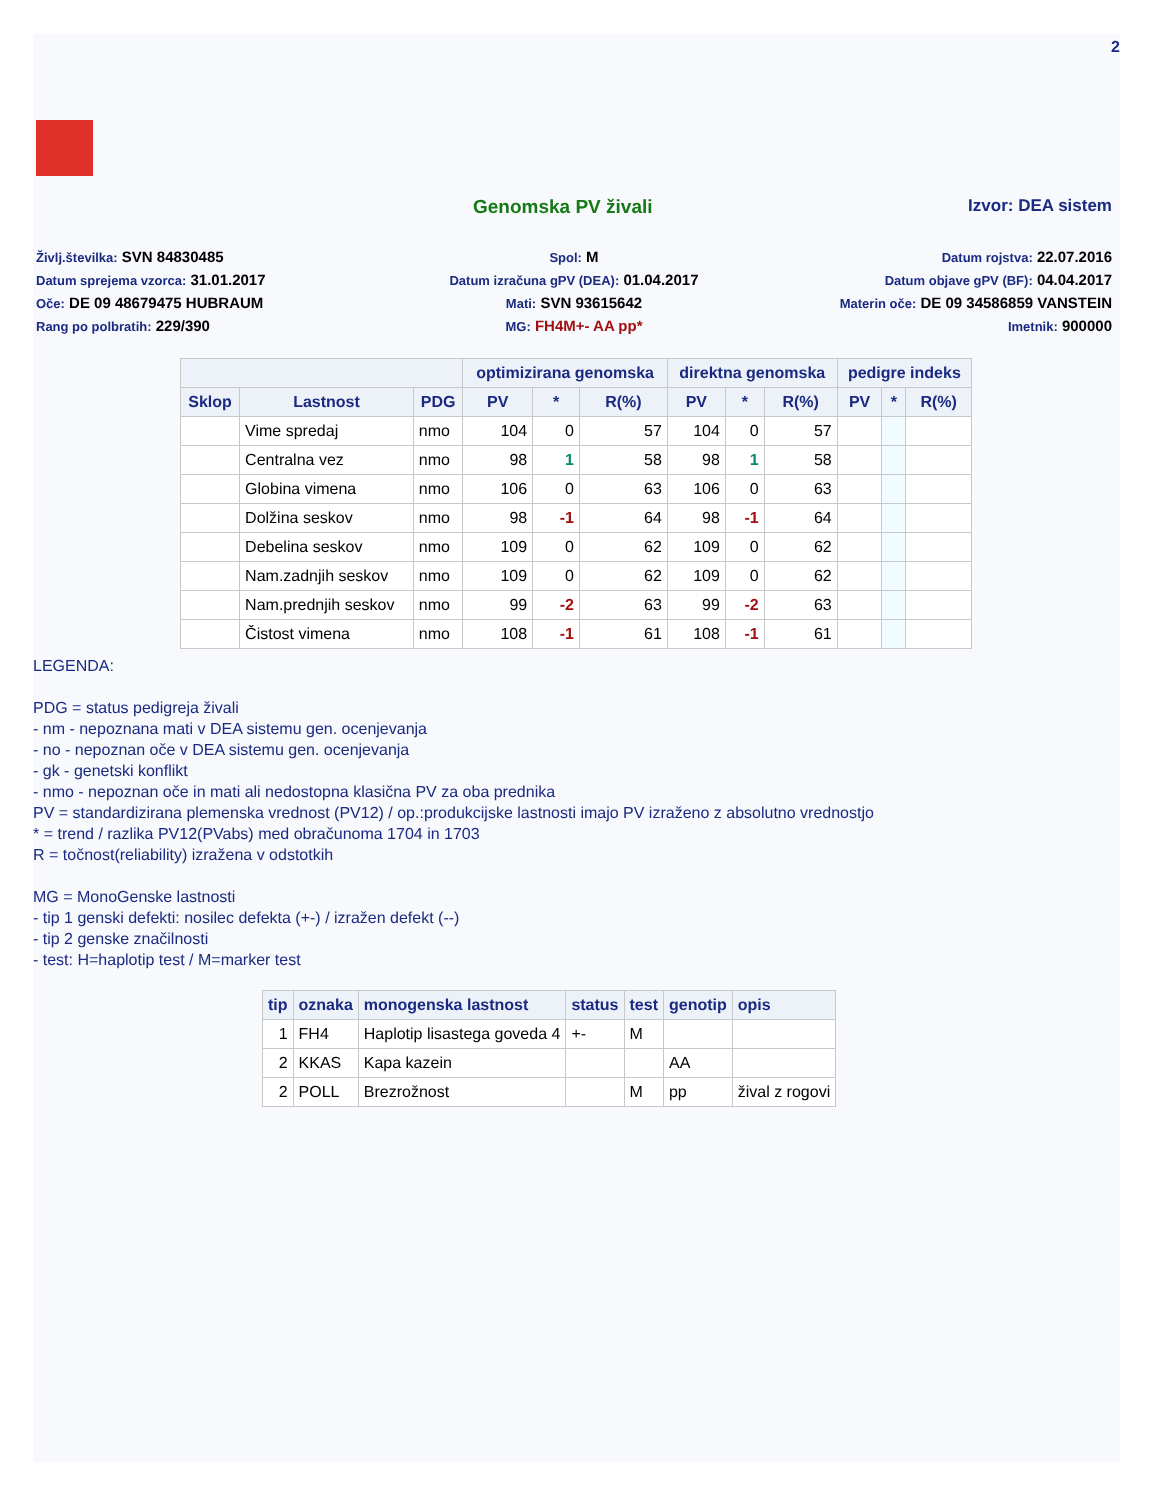2
Genomska PV živali Izvor: DEA sistem
Življ.številka: SVN 84830485
Spol: M
Datum rojstva: 22.07.2016
Datum sprejema vzorca: 31.01.2017
Datum izračuna gPV (DEA): 01.04.2017
Datum objave gPV (BF): 04.04.2017
Oče: DE 09 48679475 HUBRAUM
Mati: SVN 93615642
Materin oče: DE 09 34586859 VANSTEIN
Rang po polbratih: 229/390
MG: FH4M+- AA pp*
Imetnik: 900000
| | | | optimizirana genomska | | | direktna genomska | | | pedigre indeks | | |
| --- | --- | --- | --- | --- | --- | --- | --- | --- | --- | --- | --- |
| Sklop | Lastnost | PDG | PV | * | R(%) | PV | * | R(%) | PV | * | R(%) |
| | Vime spredaj | nmo | 104 | 0 | 57 | 104 | 0 | 57 | | | |
| | Centralna vez | nmo | 98 | 1 | 58 | 98 | 1 | 58 | | | |
| | Globina vimena | nmo | 106 | 0 | 63 | 106 | 0 | 63 | | | |
| | Dolžina seskov | nmo | 98 | -1 | 64 | 98 | -1 | 64 | | | |
| | Debelina seskov | nmo | 109 | 0 | 62 | 109 | 0 | 62 | | | |
| | Nam.zadnjih seskov | nmo | 109 | 0 | 62 | 109 | 0 | 62 | | | |
| | Nam.prednjih seskov | nmo | 99 | -2 | 63 | 99 | -2 | 63 | | | |
| | Čistost vimena | nmo | 108 | -1 | 61 | 108 | -1 | 61 | | | |
LEGENDA:
PDG = status pedigreja živali
- nm - nepoznana mati v DEA sistemu gen. ocenjevanja
- no - nepoznan oče v DEA sistemu gen. ocenjevanja
- gk - genetski konflikt
- nmo - nepoznan oče in mati ali nedostopna klasična PV za oba prednika
PV = standardizirana plemenska vrednost (PV12) / op.:produkcijske lastnosti imajo PV izraženo z absolutno vrednostjo
* = trend / razlika PV12(PVabs) med obračunoma 1704 in 1703
R = točnost(reliability) izražena v odstotkih
MG = MonoGenske lastnosti
- tip 1 genski defekti: nosilec defekta (+-) / izražen defekt (--)
- tip 2 genske značilnosti
- test: H=haplotip test / M=marker test
| tip | oznaka | monogenska lastnost | status | test | genotip | opis |
| --- | --- | --- | --- | --- | --- | --- |
| 1 | FH4 | Haplotip lisastega goveda 4 | +- | M | | |
| 2 | KKAS | Kapa kazein | | | AA | |
| 2 | POLL | Brezrožnost | | M | pp | žival z rogovi |